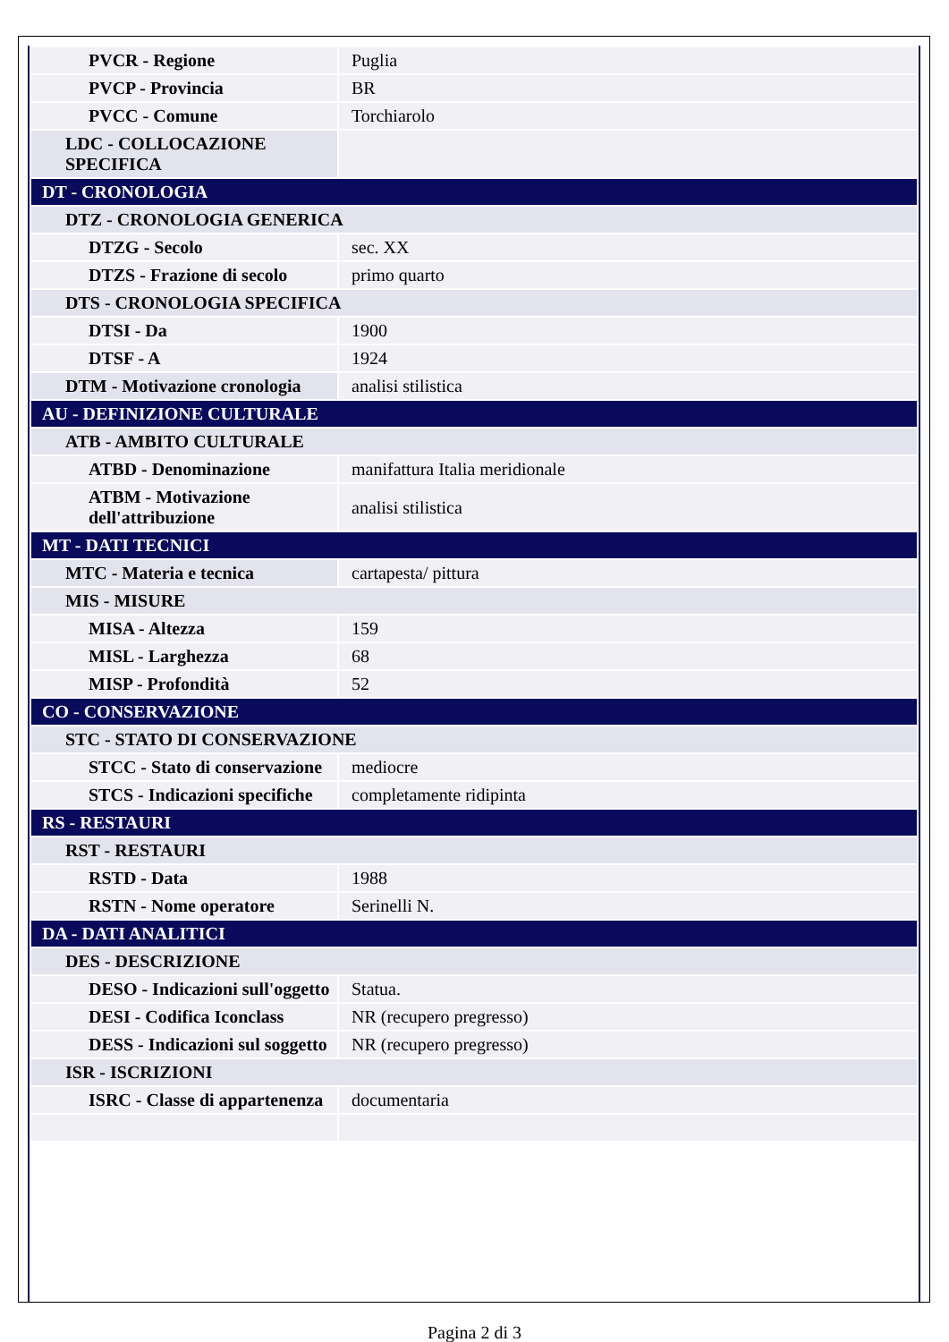| PVCR - Regione | Puglia |
| PVCP - Provincia | BR |
| PVCC - Comune | Torchiarolo |
| LDC - COLLOCAZIONE SPECIFICA | |
| DT - CRONOLOGIA | |
| DTZ - CRONOLOGIA GENERICA | |
| DTZG - Secolo | sec. XX |
| DTZS - Frazione di secolo | primo quarto |
| DTS - CRONOLOGIA SPECIFICA | |
| DTSI - Da | 1900 |
| DTSF - A | 1924 |
| DTM - Motivazione cronologia | analisi stilistica |
| AU - DEFINIZIONE CULTURALE | |
| ATB - AMBITO CULTURALE | |
| ATBD - Denominazione | manifattura Italia meridionale |
| ATBM - Motivazione dell'attribuzione | analisi stilistica |
| MT - DATI TECNICI | |
| MTC - Materia e tecnica | cartapesta/ pittura |
| MIS - MISURE | |
| MISA - Altezza | 159 |
| MISL - Larghezza | 68 |
| MISP - Profondità | 52 |
| CO - CONSERVAZIONE | |
| STC - STATO DI CONSERVAZIONE | |
| STCC - Stato di conservazione | mediocre |
| STCS - Indicazioni specifiche | completamente ridipinta |
| RS - RESTAURI | |
| RST - RESTAURI | |
| RSTD - Data | 1988 |
| RSTN - Nome operatore | Serinelli N. |
| DA - DATI ANALITICI | |
| DES - DESCRIZIONE | |
| DESO - Indicazioni sull'oggetto | Statua. |
| DESI - Codifica Iconclass | NR (recupero pregresso) |
| DESS - Indicazioni sul soggetto | NR (recupero pregresso) |
| ISR - ISCRIZIONI | |
| ISRC - Classe di appartenenza | documentaria |
Pagina 2 di 3